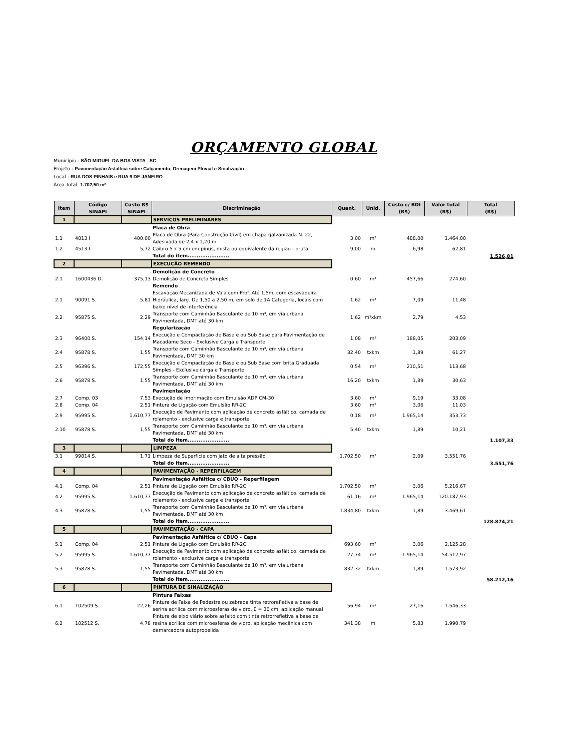ORÇAMENTO GLOBAL
Município : SÃO MIGUEL DA BOA VISTA - SC
Projeto : Pavimentação Asfaltica sobre Calçamento, Drenagem Pluvial e Sinalização
Local : RUA DOS PINHAIS e RUA 9 DE JANEIRO
Área Total: 1.702,50 m²
| Item | Código SINAPI | Custo R$ SINAPI | Discriminação | Quant. | Unid. | Custo c/ BDI (R$) | Valor total (R$) | Total (R$) |
| --- | --- | --- | --- | --- | --- | --- | --- | --- |
| 1 | | | SERVIÇOS PRELIMINARES | | | | | |
| | | | Placa de Obra | | | | | |
| 1.1 | 4813 I | 400,00 | Placa de Obra (Para Construção Civil) em chapa galvanizada N. 22, Adesivada de 2,4 x 1,20 m | 3,00 | m² | 488,00 | 1.464,00 | |
| 1.2 | 4513 I | 5,72 | Caibro 5 x 5 cm em pinus, mista ou equivalente da região - bruta | 9,00 | m | 6,98 | 62,81 | |
| | | | Total do item....................... | | | | | 1.526,81 |
| 2 | | | EXECUÇÃO REMENDO | | | | | |
| | | | Demolição de Concreto | | | | | |
| 2.1 | 1600436 D. | 375,13 | Demolição de Concreto Simples | 0,60 | m³ | 457,66 | 274,60 | |
| | | | Remendo | | | | | |
| 2.1 | 90091 S. | 5,81 | Escavação Mecanizada de Vala com Prof. Até 1,5m, com escavadeira Hidráulica, larg. De 1,50 a 2,50 m, em solo de 1A Categoria, locais com baixo nível de interferência | 1,62 | m³ | 7,09 | 11,48 | |
| 2.2 | 95875 S. | 2,29 | Transporte com Caminhão Basculante de 10 m³, em via urbana Pavimentada, DMT até 30 km | 1,62 | m³xkm | 2,79 | 4,53 | |
| | | | Regularização | | | | | |
| 2.3 | 96400 S. | 154,14 | Execução e Compactação de Base e ou Sub Base para Pavimentação de Macadame Seco - Exclusive Carga e Transporte | 1,08 | m³ | 188,05 | 203,09 | |
| 2.4 | 95878 S. | 1,55 | Transporte com Caminhão Basculante de 10 m³, em via urbana Pavimentada, DMT 30 km | 32,40 | txkm | 1,89 | 61,27 | |
| 2.5 | 96396 S. | 172,55 | Execução e Compactação de Base e ou Sub Base com brita Graduada Simples - Exclusive carga e Transporte | 0,54 | m³ | 210,51 | 113,68 | |
| 2.6 | 95878 S. | 1,55 | Transporte com Caminhão Basculante de 10 m³, em via urbana Pavimentada, DMT até 30 km | 16,20 | txkm | 1,89 | 30,63 | |
| | | | Pavimentação | | | | | |
| 2.7 | Comp. 03 | 7,53 | Execução de Imprimação com Emulsão ADP CM-30 | 3,60 | m² | 9,19 | 33,08 | |
| 2.8 | Comp. 04 | 2,51 | Pintura de Ligação com Emulsão RR-2C | 3,60 | m² | 3,06 | 11,03 | |
| 2.9 | 95995 S. | 1.610,77 | Execução de Pavimento com aplicação de concreto asfáltico, camada de rolamento - exclusive carga e transporte | 0,18 | m³ | 1.965,14 | 353,73 | |
| 2.10 | 95878 S. | 1,55 | Transporte com Caminhão Basculante de 10 m³, em via urbana Pavimentada, DMT até 30 km | 5,40 | txkm | 1,89 | 10,21 | |
| | | | Total do item....................... | | | | | 1.107,33 |
| 3 | | | LIMPEZA | | | | | |
| 3.1 | 99814 S. | 1,71 | Limpeza de Superfície com jato de alta pressão | 1.702,50 | m² | 2,09 | 3.551,76 | |
| | | | Total do item....................... | | | | | 3.551,76 |
| 4 | | | PAVIMENTAÇÃO - REPERFILAGEM | | | | | |
| | | | Pavimentação Asfáltica c/ CBUQ - Reperfilagem | | | | | |
| 4.1 | Comp. 04 | 2,51 | Pintura de Ligação com Emulsão RR-2C | 1.702,50 | m² | 3,06 | 5.216,67 | |
| 4.2 | 95995 S. | 1.610,77 | Execução de Pavimento com aplicação de concreto asfáltico, camada de rolamento - exclusive carga e transporte | 61,16 | m³ | 1.965,14 | 120.187,93 | |
| 4.3 | 95878 S. | 1,55 | Transporte com Caminhão Basculante de 10 m³, em via urbana Pavimentada, DMT até 30 km | 1.834,80 | txkm | 1,89 | 3.469,61 | |
| | | | Total do item....................... | | | | | 128.874,21 |
| 5 | | | PAVIMENTAÇÃO - CAPA | | | | | |
| | | | Pavimentação Asfáltica c/ CBUQ - Capa | | | | | |
| 5.1 | Comp. 04 | 2,51 | Pintura de Ligação com Emulsão RR-2C | 693,60 | m² | 3,06 | 2.125,28 | |
| 5.2 | 95995 S. | 1.610,77 | Execução de Pavimento com aplicação de concreto asfáltico, camada de rolamento - exclusive carga e transporte | 27,74 | m³ | 1.965,14 | 54.512,97 | |
| 5.3 | 95878 S. | 1,55 | Transporte com Caminhão Basculante de 10 m³, em via urbana Pavimentada, DMT até 30 km | 832,32 | txkm | 1,89 | 1.573,92 | |
| | | | Total do item....................... | | | | | 58.212,16 |
| 6 | | | PINTURA DE SINALIZAÇÃO | | | | | |
| | | | Pintura Faixas | | | | | |
| 6.1 | 102509 S. | 22,26 | Pintura de Faixa de Pedestre ou zebrada tinta retrorefletiva a base de serina acrilica com microesferas de vidro, E = 30 cm, aplicação manual | 56,94 | m² | 27,16 | 1.546,33 | |
| 6.2 | 102512 S. | 4,78 | Pintura de eixo viário sobre asfalto com tinta retrorrefletiva a base de resina acrilica com microesferas de vidro, aplicação mecânica com demarcadora autopropelida | 341,38 | m | 5,83 | 1.990,79 | |